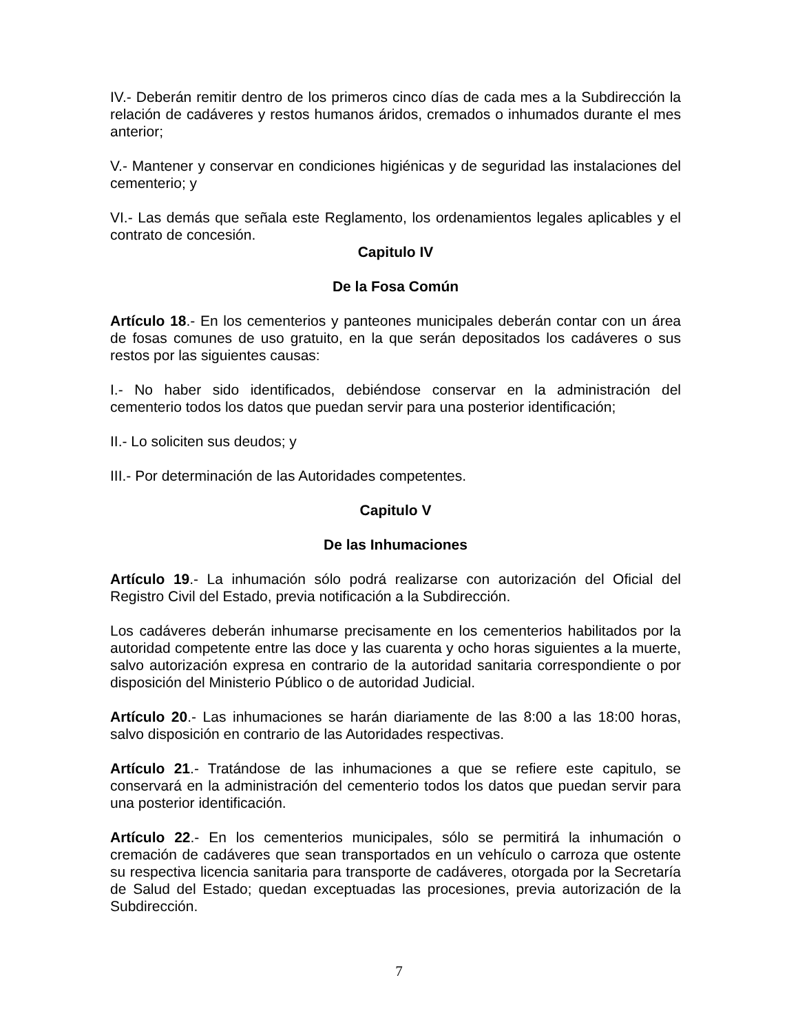IV.- Deberán remitir dentro de los primeros cinco días de cada mes a la Subdirección la relación de cadáveres y restos humanos áridos, cremados o inhumados durante el mes anterior;
V.- Mantener y conservar en condiciones higiénicas y de seguridad las instalaciones del cementerio; y
VI.- Las demás que señala este Reglamento, los ordenamientos legales aplicables y el contrato de concesión.
Capitulo IV
De la Fosa Común
Artículo 18.- En los cementerios y panteones municipales deberán contar con un área de fosas comunes de uso gratuito, en la que serán depositados los cadáveres o sus restos por las siguientes causas:
I.- No haber sido identificados, debiéndose conservar en la administración del cementerio todos los datos que puedan servir para una posterior identificación;
II.- Lo soliciten sus deudos; y
III.- Por determinación de las Autoridades competentes.
Capitulo V
De las Inhumaciones
Artículo 19.- La inhumación sólo podrá realizarse con autorización del Oficial del Registro Civil del Estado, previa notificación a la Subdirección.
Los cadáveres deberán inhumarse precisamente en los cementerios habilitados por la autoridad competente entre las doce y las cuarenta y ocho horas siguientes a la muerte, salvo autorización expresa en contrario de la autoridad sanitaria correspondiente o por disposición del Ministerio Público o de autoridad Judicial.
Artículo 20.- Las inhumaciones se harán diariamente de las 8:00 a las 18:00 horas, salvo disposición en contrario de las Autoridades respectivas.
Artículo 21.- Tratándose de las inhumaciones a que se refiere este capitulo, se conservará en la administración del cementerio todos los datos que puedan servir para una posterior identificación.
Artículo 22.- En los cementerios municipales, sólo se permitirá la inhumación o cremación de cadáveres que sean transportados en un vehículo o carroza que ostente su respectiva licencia sanitaria para transporte de cadáveres, otorgada por la Secretaría de Salud del Estado; quedan exceptuadas las procesiones, previa autorización de la Subdirección.
7